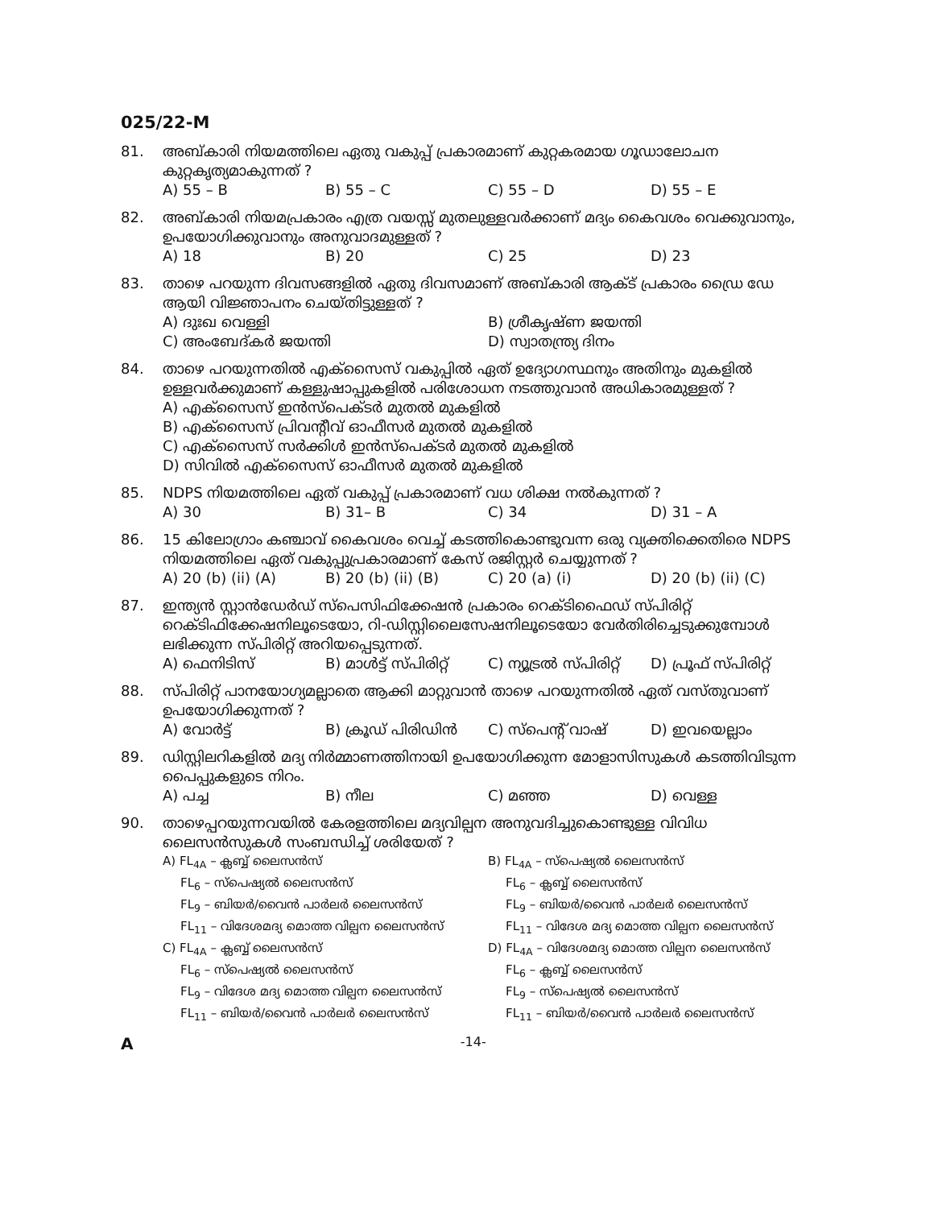025/22-M
81. അബ്കാരി നിയമത്തിലെ ഏതു വകുപ്പ് പ്രകാരമാണ് കുറ്റകരമായ ഗൂഡാലോചന കുറ്റകൃത്യമാകുന്നത് ?
A) 55 – B B) 55 – C C) 55 – D D) 55 – E
82. അബ്കാരി നിയമപ്രകാരം എത്ര വയസ്സ് മുതലുള്ളവർക്കാണ് മദ്യം കൈവശം വെക്കുവാനും, ഉപയോഗിക്കുവാനും അനുവാദമുള്ളത് ?
A) 18 B) 20 C) 25 D) 23
83. താഴെ പറയുന്ന ദിവസങ്ങളിൽ ഏതു ദിവസമാണ് അബ്കാരി ആക്ട് പ്രകാരം ഡ്രൈ ഡേ ആയി വിജ്ഞാപനം ചെയ്തിട്ടുള്ളത് ?
A) ദുഃഖ വെള്ളി B) ശ്രീകൃഷ്ണ ജയന്തി C) അംബേദ്കർ ജയന്തി D) സ്വാതന്ത്ര്യ ദിനം
84. താഴെ പറയുന്നതിൽ എക്സൈസ് വകുപ്പിൽ ഏത് ഉദ്യോഗസ്ഥനും അതിനും മുകളിൽ ഉള്ളവർക്കുമാണ് കള്ളുഷാപ്പുകളിൽ പരിശോധന നടത്തുവാൻ അധികാരമുള്ളത് ?
A) എക്സൈസ് ഇൻസ്പെക്ടർ മുതൽ മുകളിൽ
B) എക്സൈസ് പ്രിവന്റീവ് ഓഫീസർ മുതൽ മുകളിൽ
C) എക്സൈസ് സർക്കിൾ ഇൻസ്പെക്ടർ മുതൽ മുകളിൽ
D) സിവിൽ എക്സൈസ് ഓഫീസർ മുതൽ മുകളിൽ
85. NDPS നിയമത്തിലെ ഏത് വകുപ്പ് പ്രകാരമാണ് വധ ശിക്ഷ നൽകുന്നത് ?
A) 30 B) 31– B C) 34 D) 31 – A
86. 15 കിലോഗ്രാം കഞ്ചാവ് കൈവശം വെച്ച് കടത്തികൊണ്ടുവന്ന ഒരു വ്യക്തിക്കെതിരെ NDPS നിയമത്തിലെ ഏത് വകുപ്പുപ്രകാരമാണ് കേസ് രജിസ്റ്റർ ചെയ്യുന്നത് ?
A) 20 (b) (ii) (A) B) 20 (b) (ii) (B) C) 20 (a) (i) D) 20 (b) (ii) (C)
87. ഇന്ത്യൻ സ്റ്റാൻഡേർഡ് സ്പെസിഫിക്കേഷൻ പ്രകാരം റെക്ടിഫൈഡ് സ്പിരിറ്റ് റെക്ടിഫിക്കേഷനിലൂടെയോ, റി-ഡിസ്റ്റിലൈസേഷനിലൂടെയോ വേർതിരിച്ചെടുക്കുമ്പോൾ ലഭിക്കുന്ന സ്പിരിറ്റ് അറിയപ്പെടുന്നത്.
A) ഫെനിടിസ് B) മാൾട്ട് സ്പിരിറ്റ് C) ന്യൂട്രൽ സ്പിരിറ്റ് D) പ്രൂഫ് സ്പിരിറ്റ്
88. സ്പിരിറ്റ് പാനയോഗ്യമല്ലാതെ ആക്കി മാറ്റുവാൻ താഴെ പറയുന്നതിൽ ഏത് വസ്തുവാണ് ഉപയോഗിക്കുന്നത് ?
A) വോർട്ട് B) ക്രൂഡ് പിരിഡിൻ C) സ്പെന്റ് വാഷ് D) ഇവയെല്ലാം
89. ഡിസ്റ്റിലറികളിൽ മദ്യ നിർമ്മാണത്തിനായി ഉപയോഗിക്കുന്ന മോളാസിസുകൾ കടത്തിവിടുന്ന പൈപ്പുകളുടെ നിറം.
A) പച്ച B) നീല C) മഞ്ഞ D) വെള്ള
90. താഴെപ്പറയുന്നവയിൽ കേരളത്തിലെ മദ്യവില്പന അനുവദിച്ചുകൊണ്ടുള്ള വിവിധ ലൈസൻസുകൾ സംബന്ധിച്ച് ശരിയേത് ?
A) FL<sub>4A</sub> – ക്ലബ്ബ് ലൈസൻസ് B) FL<sub>4A</sub> – സ്പെഷ്യൽ ലൈസൻസ്
FL<sub>6</sub> – സ്പെഷ്യൽ ലൈസൻസ്
FL<sub>9</sub> – ബിയർ/വൈൻ പാർലർ ലൈസൻസ്
FL<sub>11</sub> – വിദേശമദ്യ മൊത്ത വില്പന ലൈസൻസ്
FL<sub>6</sub> – ക്ലബ്ബ് ലൈസൻസ്
FL<sub>9</sub> – ബിയർ/വൈൻ പാർലർ ലൈസൻസ്
FL<sub>11</sub> – വിദേശ മദ്യ മൊത്ത വില്പന ലൈസൻസ്
C) FL<sub>4A</sub> – ക്ലബ്ബ് ലൈസൻസ് D) FL<sub>4A</sub> – വിദേശമദ്യ മൊത്ത വില്പന ലൈസൻസ്
FL<sub>6</sub> – സ്പെഷ്യൽ ലൈസൻസ്
FL<sub>9</sub> – വിദേശ മദ്യ മൊത്ത വില്പന ലൈസൻസ്
FL<sub>11</sub> – ബിയർ/വൈൻ പാർലർ ലൈസൻസ്
FL<sub>6</sub> – ക്ലബ്ബ് ലൈസൻസ്
FL<sub>9</sub> – സ്പെഷ്യൽ ലൈസൻസ്
FL<sub>11</sub> – ബിയർ/വൈൻ പാർലർ ലൈസൻസ്
A -14-